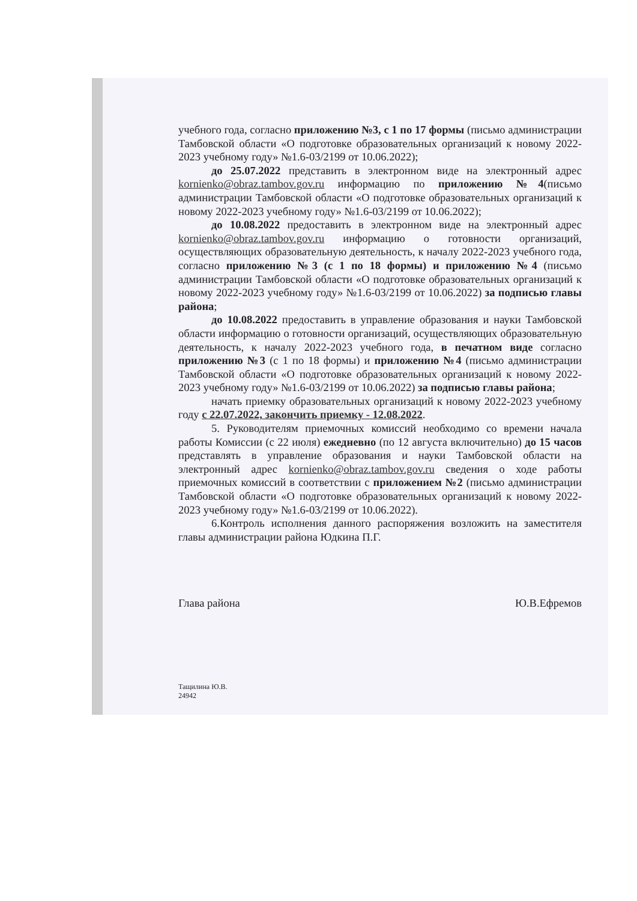учебного года, согласно приложению №3, с 1 по 17 формы (письмо администрации Тамбовской области «О подготовке образовательных организаций к новому 2022-2023 учебному году» №1.6-03/2199 от 10.06.2022);
до 25.07.2022 представить в электронном виде на электронный адрес kornienko@obraz.tambov.gov.ru информацию по приложению №4(письмо администрации Тамбовской области «О подготовке образовательных организаций к новому 2022-2023 учебному году» №1.6-03/2199 от 10.06.2022);
до 10.08.2022 предоставить в электронном виде на электронный адрес kornienko@obraz.tambov.gov.ru информацию о готовности организаций, осуществляющих образовательную деятельность, к началу 2022-2023 учебного года, согласно приложению №3 (с 1 по 18 формы) и приложению №4 (письмо администрации Тамбовской области «О подготовке образовательных организаций к новому 2022-2023 учебному году» №1.6-03/2199 от 10.06.2022) за подписью главы района;
до 10.08.2022 предоставить в управление образования и науки Тамбовской области информацию о готовности организаций, осуществляющих образовательную деятельность, к началу 2022-2023 учебного года, в печатном виде согласно приложению №3 (с 1 по 18 формы) и приложению №4 (письмо администрации Тамбовской области «О подготовке образовательных организаций к новому 2022-2023 учебному году» №1.6-03/2199 от 10.06.2022) за подписью главы района;
начать приемку образовательных организаций к новому 2022-2023 учебному году с 22.07.2022, закончить приемку - 12.08.2022.
5. Руководителям приемочных комиссий необходимо со времени начала работы Комиссии (с 22 июля) ежедневно (по 12 августа включительно) до 15 часов представлять в управление образования и науки Тамбовской области на электронный адрес kornienko@obraz.tambov.gov.ru сведения о ходе работы приемочных комиссий в соответствии с приложением №2 (письмо администрации Тамбовской области «О подготовке образовательных организаций к новому 2022-2023 учебному году» №1.6-03/2199 от 10.06.2022).
6.Контроль исполнения данного распоряжения возложить на заместителя главы администрации района Юдкина П.Г.
Глава района Ю.В.Ефремов
Тащилина Ю.В.
24942